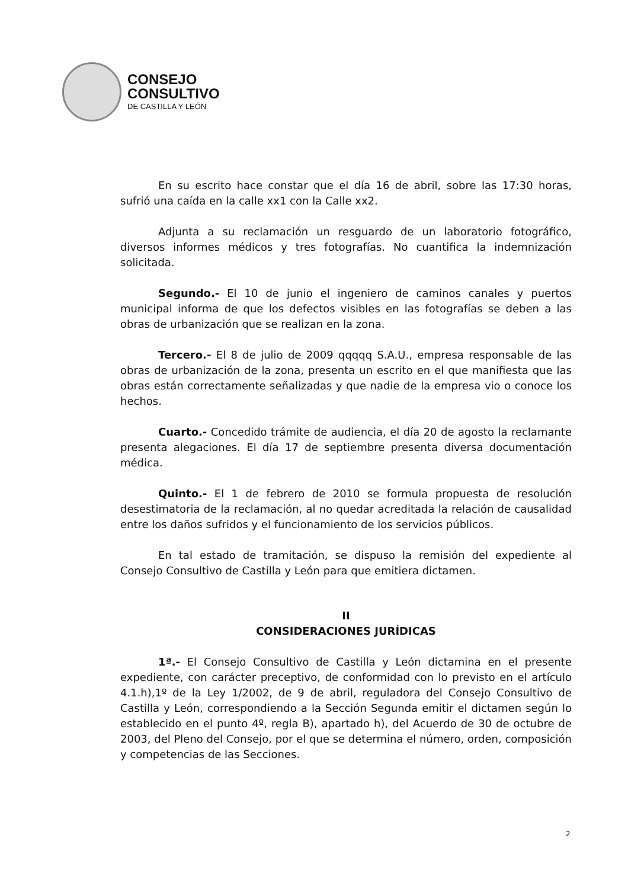CONSEJO
CONSULTIVO
DE CASTILLA Y LEÓN
En su escrito hace constar que el día 16 de abril, sobre las 17:30 horas, sufrió una caída en la calle xx1 con la Calle xx2.
Adjunta a su reclamación un resguardo de un laboratorio fotográfico, diversos informes médicos y tres fotografías. No cuantifica la indemnización solicitada.
Segundo.- El 10 de junio el ingeniero de caminos canales y puertos municipal informa de que los defectos visibles en las fotografías se deben a las obras de urbanización que se realizan en la zona.
Tercero.- El 8 de julio de 2009 qqqqq S.A.U., empresa responsable de las obras de urbanización de la zona, presenta un escrito en el que manifiesta que las obras están correctamente señalizadas y que nadie de la empresa vio o conoce los hechos.
Cuarto.- Concedido trámite de audiencia, el día 20 de agosto la reclamante presenta alegaciones. El día 17 de septiembre presenta diversa documentación médica.
Quinto.- El 1 de febrero de 2010 se formula propuesta de resolución desestimatoria de la reclamación, al no quedar acreditada la relación de causalidad entre los daños sufridos y el funcionamiento de los servicios públicos.
En tal estado de tramitación, se dispuso la remisión del expediente al Consejo Consultivo de Castilla y León para que emitiera dictamen.
II
CONSIDERACIONES JURÍDICAS
1ª.- El Consejo Consultivo de Castilla y León dictamina en el presente expediente, con carácter preceptivo, de conformidad con lo previsto en el artículo 4.1.h),1º de la Ley 1/2002, de 9 de abril, reguladora del Consejo Consultivo de Castilla y León, correspondiendo a la Sección Segunda emitir el dictamen según lo establecido en el punto 4º, regla B), apartado h), del Acuerdo de 30 de octubre de 2003, del Pleno del Consejo, por el que se determina el número, orden, composición y competencias de las Secciones.
2